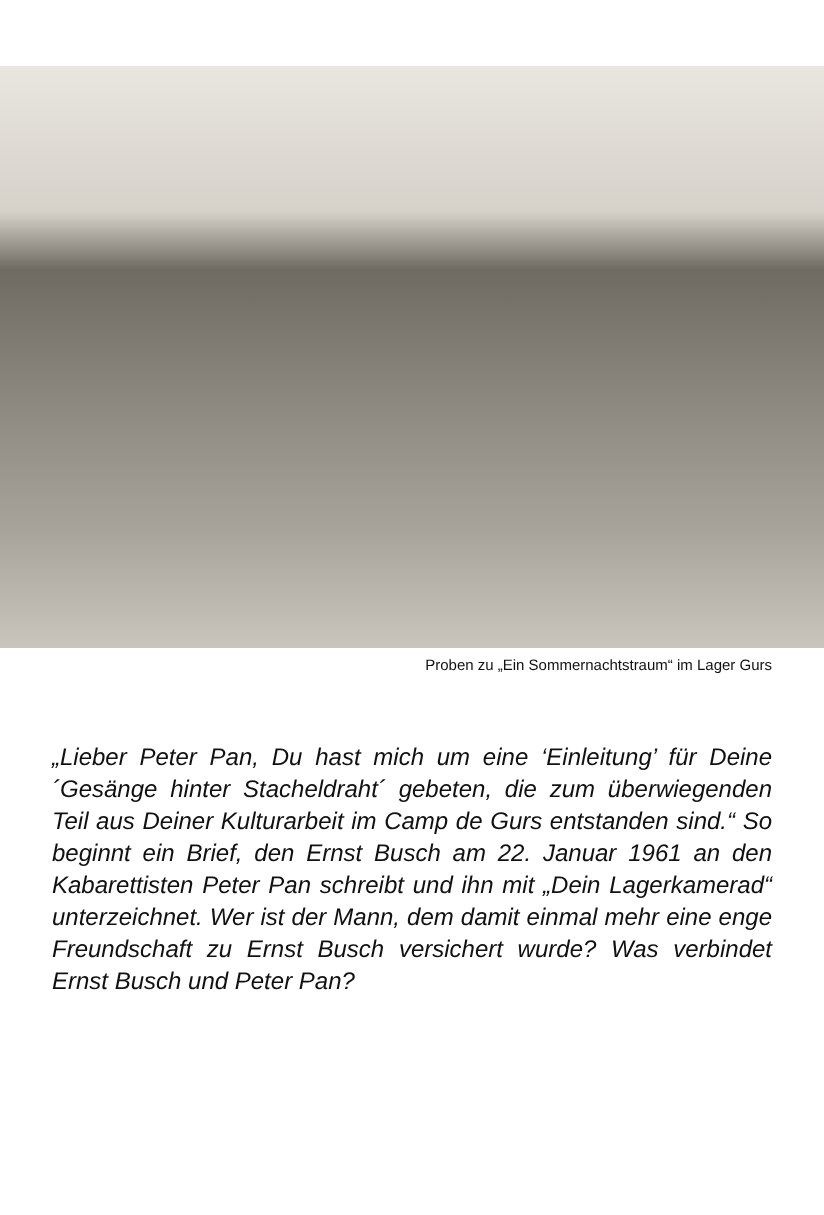Proben zu „Ein Sommernachtstraum“ im Lager Gurs
„Lieber Peter Pan, Du hast mich um eine ‘Einleitung’ für Deine ´Gesänge hinter Stacheldraht´ gebeten, die zum überwiegenden Teil aus Deiner Kulturarbeit im Camp de Gurs entstanden sind.“ So beginnt ein Brief, den Ernst Busch am 22. Januar 1961 an den Kabarettisten Peter Pan schreibt und ihn mit „Dein Lagerkamerad“ unterzeichnet. Wer ist der Mann, dem damit einmal mehr eine enge Freundschaft zu Ernst Busch versichert wurde? Was verbindet Ernst Busch und Peter Pan?